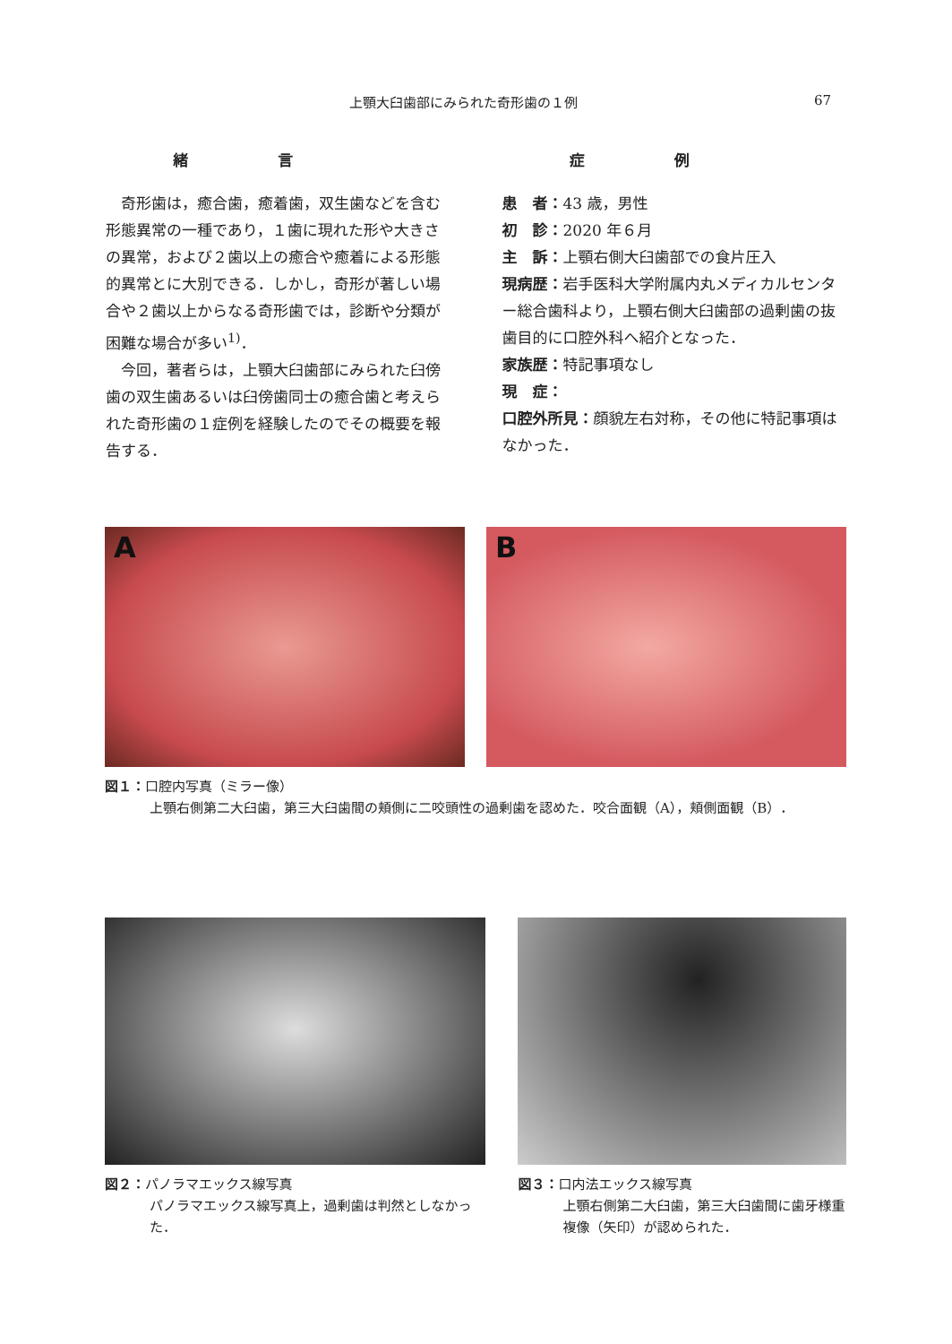上顎大臼歯部にみられた奇形歯の１例 67
緒言
奇形歯は，癒合歯，癒着歯，双生歯などを含む形態異常の一種であり，１歯に現れた形や大きさの異常，および２歯以上の癒合や癒着による形態的異常とに大別できる．しかし，奇形が著しい場合や２歯以上からなる奇形歯では，診断や分類が困難な場合が多い<sup>1)</sup>．
今回，著者らは，上顎大臼歯部にみられた臼傍歯の双生歯あるいは臼傍歯同士の癒合歯と考えられた奇形歯の１症例を経験したのでその概要を報告する．
症例
患　者：43 歳，男性
初　診：2020 年６月
主　訴：上顎右側大臼歯部での食片圧入
現病歴：岩手医科大学附属内丸メディカルセンター総合歯科より，上顎右側大臼歯部の過剰歯の抜歯目的に口腔外科へ紹介となった．
家族歴：特記事項なし
現　症：
口腔外所見：顔貌左右対称，その他に特記事項はなかった．
A
B
図１：口腔内写真（ミラー像）
上顎右側第二大臼歯，第三大臼歯間の頬側に二咬頭性の過剰歯を認めた．咬合面観（A），頬側面観（B）．
図２：パノラマエックス線写真
パノラマエックス線写真上，過剰歯は判然としなかった．
図３：口内法エックス線写真
上顎右側第二大臼歯，第三大臼歯間に歯牙様重複像（矢印）が認められた．